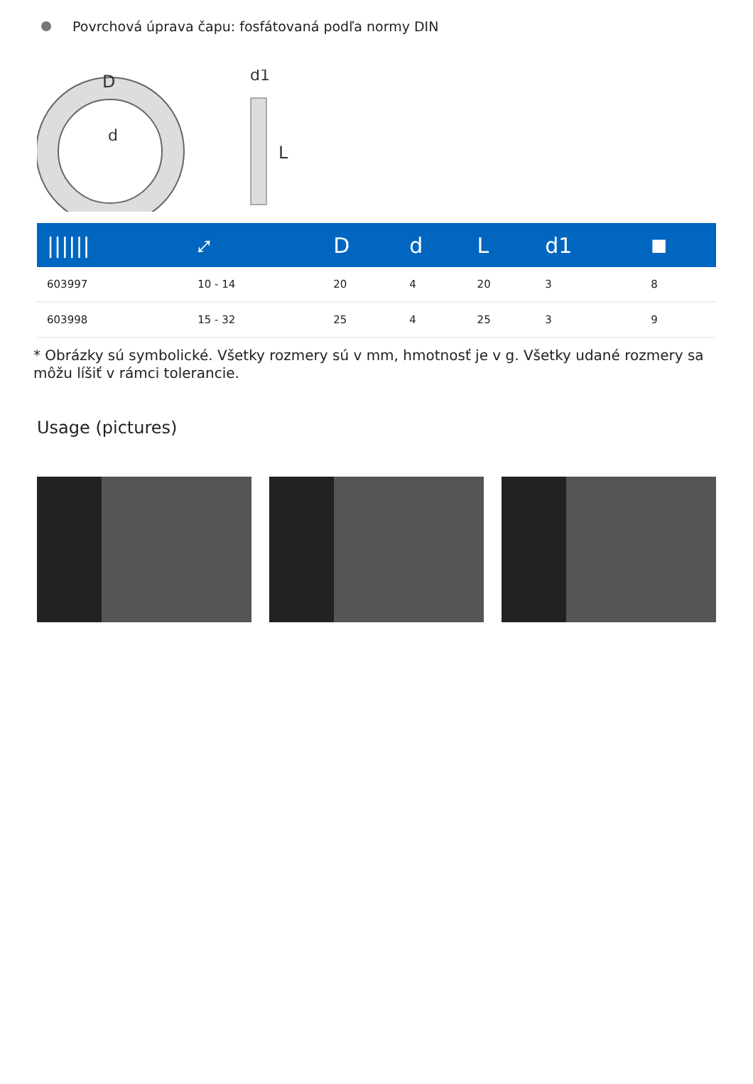Povrchová úprava čapu: fosfátovaná podľa normy DIN
D
d
d1
L
| ////// | ⤢ | D | d | L | d1 | ■ |
| --- | --- | --- | --- | --- | --- | --- |
| 603997 | 10 - 14 | 20 | 4 | 20 | 3 | 8 |
| 603998 | 15 - 32 | 25 | 4 | 25 | 3 | 9 |
* Obrázky sú symbolické. Všetky rozmery sú v mm, hmotnosť je v g. Všetky udané rozmery sa môžu líšiť v rámci tolerancie.
Usage (pictures)